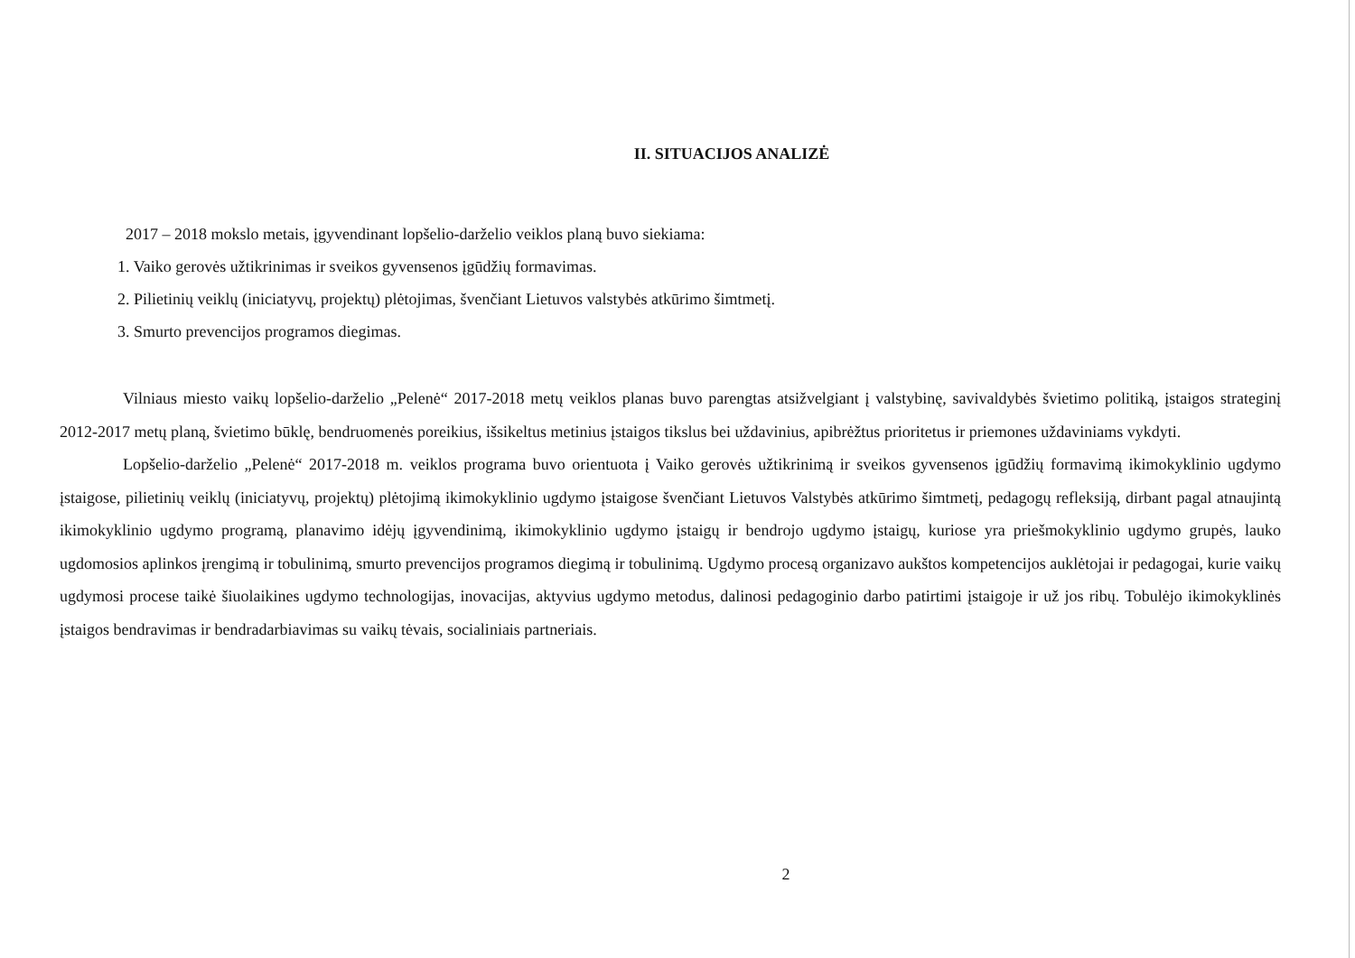II. SITUACIJOS ANALIZĖ
2017 – 2018 mokslo metais, įgyvendinant lopšelio-darželio veiklos planą buvo siekiama:
1. Vaiko gerovės užtikrinimas ir sveikos gyvensenos įgūdžių formavimas.
2. Pilietinių veiklų (iniciatyvų, projektų) plėtojimas, švenčiant Lietuvos valstybės atkūrimo šimtmetį.
3. Smurto prevencijos programos diegimas.
Vilniaus miesto vaikų lopšelio-darželio „Pelenė“ 2017-2018 metų veiklos planas buvo parengtas atsižvelgiant į valstybinę, savivaldybės švietimo politiką, įstaigos strateginį 2012-2017 metų planą, švietimo būklę, bendruomenės poreikius, išsikeltus metinius įstaigos tikslus bei uždavinius, apibrėžtus prioritetus ir priemones uždaviniams vykdyti.
Lopšelio-darželio „Pelenė“ 2017-2018 m. veiklos programa buvo orientuota į Vaiko gerovės užtikrinimą ir sveikos gyvensenos įgūdžių formavimą ikimokyklinio ugdymo įstaigose, pilietinių veiklų (iniciatyvų, projektų) plėtojimą ikimokyklinio ugdymo įstaigose švenčiant Lietuvos Valstybės atkūrimo šimtmetį, pedagogų refleksiją, dirbant pagal atnaujintą ikimokyklinio ugdymo programą, planavimo idėjų įgyvendinimą, ikimokyklinio ugdymo įstaigų ir bendrojo ugdymo įstaigų, kuriose yra priešmokyklinio ugdymo grupės, lauko ugdomosios aplinkos įrengimą ir tobulinimą, smurto prevencijos programos diegimą ir tobulinimą. Ugdymo procesą organizavo aukštos kompetencijos auklėtojai ir pedagogai, kurie vaikų ugdymosi procese taikė šiuolaikines ugdymo technologijas, inovacijas, aktyvius ugdymo metodus, dalinosi pedagoginio darbo patirtimi įstaigoje ir už jos ribų. Tobulėjo ikimokyklinės įstaigos bendravimas ir bendradarbiavimas su vaikų tėvais, socialiniais partneriais.
2